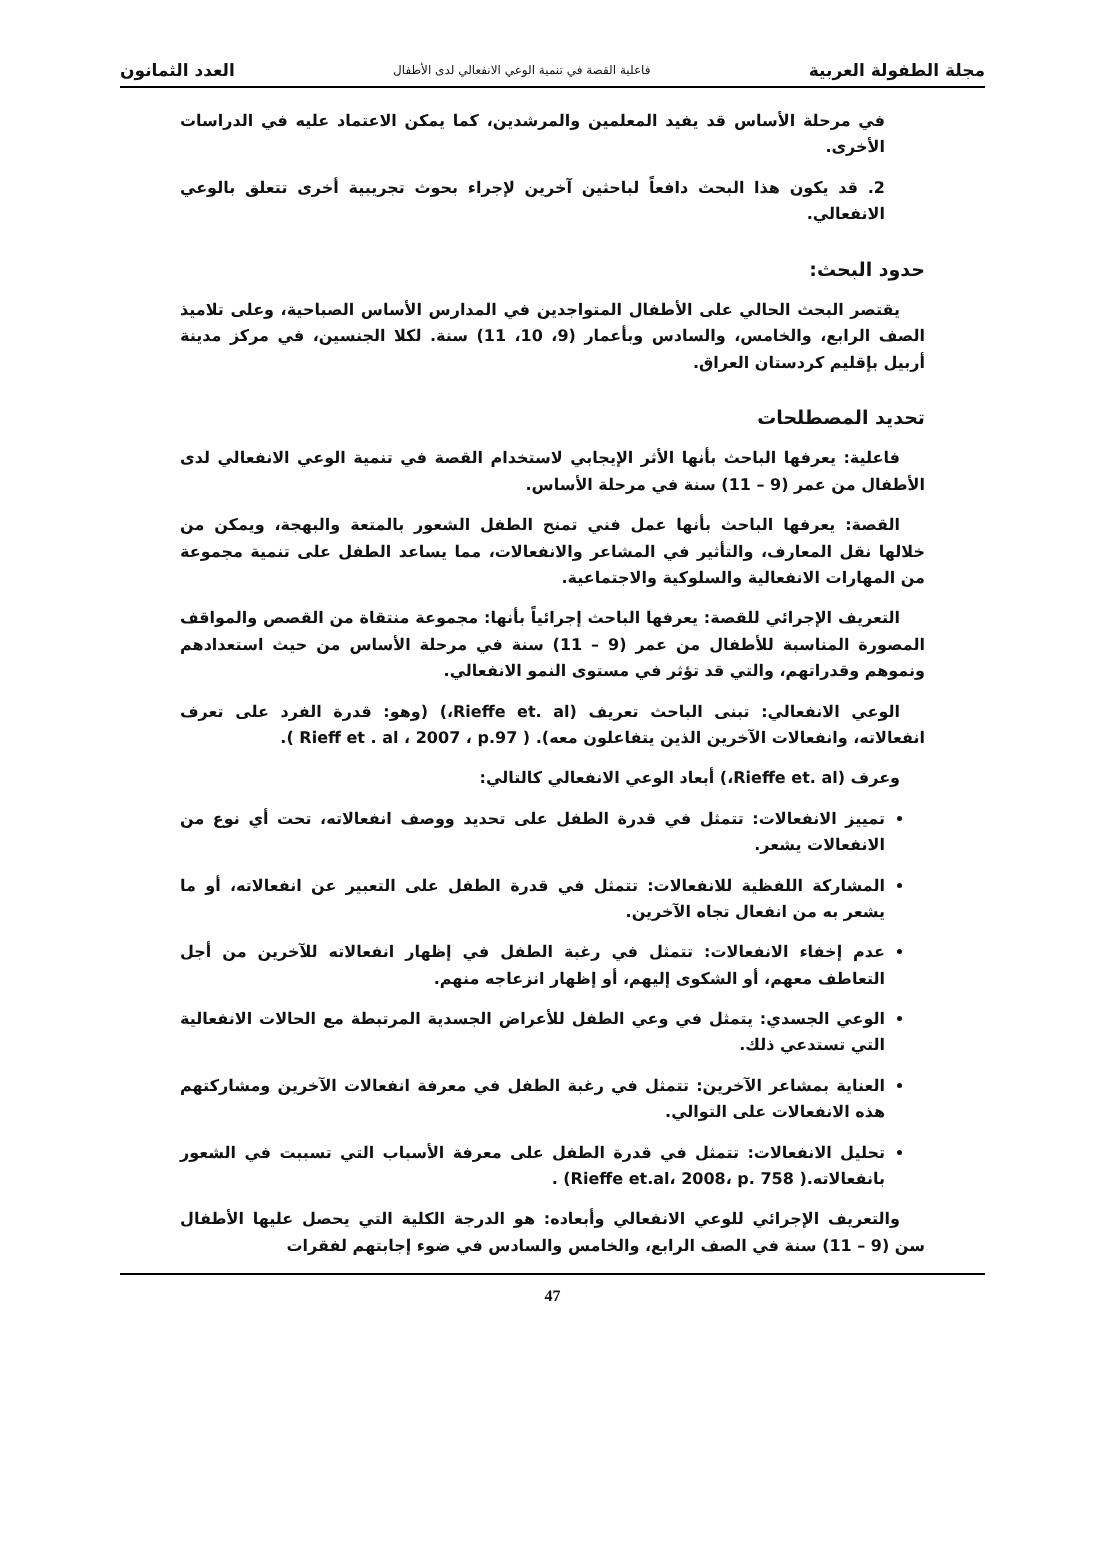مجلة الطفولة العربية فاعلية القصة في تنمية الوعي الانفعالي لدى الأطفال العدد الثمانون
في مرحلة الأساس قد يفيد المعلمين والمرشدين، كما يمكن الاعتماد عليه في الدراسات الأخرى.
2. قد يكون هذا البحث دافعاً لباحثين آخرين لإجراء بحوث تجريبية أخرى تتعلق بالوعي الانفعالي.
حدود البحث:
يقتصر البحث الحالي على الأطفال المتواجدين في المدارس الأساس الصباحية، وعلى تلاميذ الصف الرابع، والخامس، والسادس وبأعمار (9، 10، 11) سنة. لكلا الجنسين، في مركز مدينة أربيل بإقليم كردستان العراق.
تحديد المصطلحات
فاعلية: يعرفها الباحث بأنها الأثر الإيجابي لاستخدام القصة في تنمية الوعي الانفعالي لدى الأطفال من عمر (9 – 11) سنة في مرحلة الأساس.
القصة: يعرفها الباحث بأنها عمل فني تمنح الطفل الشعور بالمتعة والبهجة، ويمكن من خلالها نقل المعارف، والتأثير في المشاعر والانفعالات، مما يساعد الطفل على تنمية مجموعة من المهارات الانفعالية والسلوكية والاجتماعية.
التعريف الإجرائي للقصة: يعرفها الباحث إجرائياً بأنها: مجموعة منتقاة من القصص والمواقف المصورة المناسبة للأطفال من عمر (9 – 11) سنة في مرحلة الأساس من حيث استعدادهم ونموهم وقدراتهم، والتي قد تؤثر في مستوى النمو الانفعالي.
الوعي الانفعالي: تبنى الباحث تعريف (Rieffe et. al،) (وهو: قدرة الفرد على تعرف انفعالاته، وانفعالات الآخرين الذين يتفاعلون معه). ( Rieff et . al ، 2007 ، p.97 ).
وعرف (Rieffe et. al،) أبعاد الوعي الانفعالي كالتالي:
تمييز الانفعالات: تتمثل في قدرة الطفل على تحديد ووصف انفعالاته، تحت أي نوع من الانفعالات يشعر.
المشاركة اللفظية للانفعالات: تتمثل في قدرة الطفل على التعبير عن انفعالاته، أو ما يشعر به من انفعال تجاه الآخرين.
عدم إخفاء الانفعالات: تتمثل في رغبة الطفل في إظهار انفعالاته للآخرين من أجل التعاطف معهم، أو الشكوى إليهم، أو إظهار انزعاجه منهم.
الوعي الجسدي: يتمثل في وعي الطفل للأعراض الجسدية المرتبطة مع الحالات الانفعالية التي تستدعي ذلك.
العناية بمشاعر الآخرين: تتمثل في رغبة الطفل في معرفة انفعالات الآخرين ومشاركتهم هذه الانفعالات على التوالي.
تحليل الانفعالات: تتمثل في قدرة الطفل على معرفة الأسباب التي تسببت في الشعور بانفعالاته.( Rieffe et.al، 2008، p. 758) .
والتعريف الإجرائي للوعي الانفعالي وأبعاده: هو الدرجة الكلية التي يحصل عليها الأطفال سن (9 – 11) سنة في الصف الرابع، والخامس والسادس في ضوء إجابتهم لفقرات
47